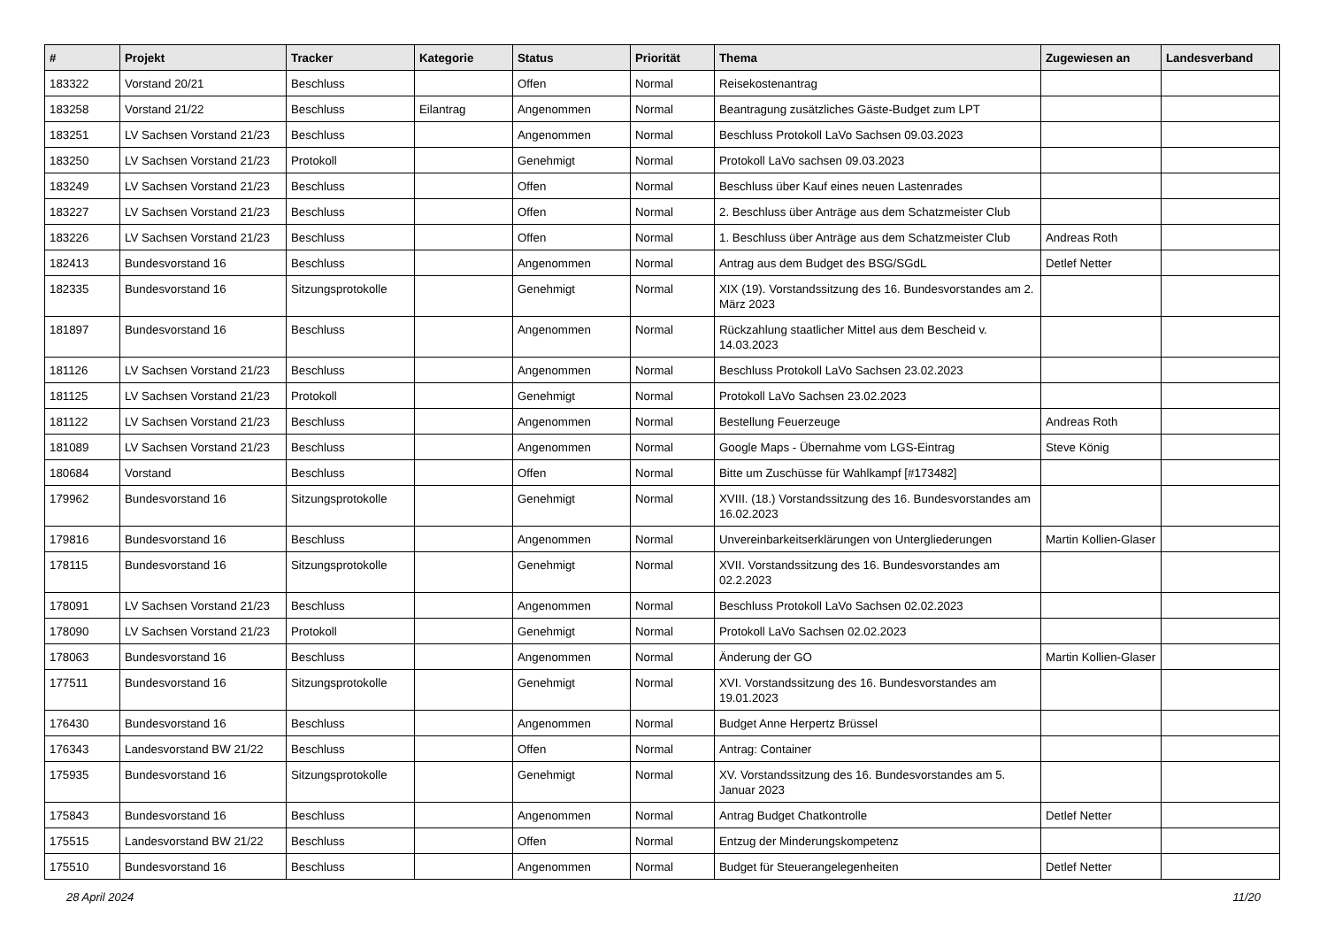| # | Projekt | Tracker | Kategorie | Status | Priorität | Thema | Zugewiesen an | Landesverband |
| --- | --- | --- | --- | --- | --- | --- | --- | --- |
| 183322 | Vorstand 20/21 | Beschluss | | Offen | Normal | Reisekostenantrag | | |
| 183258 | Vorstand 21/22 | Beschluss | Eilantrag | Angenommen | Normal | Beantragung zusätzliches Gäste-Budget zum LPT | | |
| 183251 | LV Sachsen Vorstand 21/23 | Beschluss | | Angenommen | Normal | Beschluss Protokoll LaVo Sachsen 09.03.2023 | | |
| 183250 | LV Sachsen Vorstand 21/23 | Protokoll | | Genehmigt | Normal | Protokoll LaVo sachsen 09.03.2023 | | |
| 183249 | LV Sachsen Vorstand 21/23 | Beschluss | | Offen | Normal | Beschluss über Kauf eines neuen Lastenrades | | |
| 183227 | LV Sachsen Vorstand 21/23 | Beschluss | | Offen | Normal | 2. Beschluss über Anträge aus dem Schatzmeister Club | | |
| 183226 | LV Sachsen Vorstand 21/23 | Beschluss | | Offen | Normal | 1. Beschluss über Anträge aus dem Schatzmeister Club | Andreas Roth | |
| 182413 | Bundesvorstand 16 | Beschluss | | Angenommen | Normal | Antrag aus dem Budget des BSG/SGdL | Detlef Netter | |
| 182335 | Bundesvorstand 16 | Sitzungsprotokolle | | Genehmigt | Normal | XIX (19). Vorstandssitzung des 16. Bundesvorstandes am 2. März 2023 | | |
| 181897 | Bundesvorstand 16 | Beschluss | | Angenommen | Normal | Rückzahlung staatlicher Mittel aus dem Bescheid v. 14.03.2023 | | |
| 181126 | LV Sachsen Vorstand 21/23 | Beschluss | | Angenommen | Normal | Beschluss Protokoll LaVo Sachsen 23.02.2023 | | |
| 181125 | LV Sachsen Vorstand 21/23 | Protokoll | | Genehmigt | Normal | Protokoll LaVo Sachsen 23.02.2023 | | |
| 181122 | LV Sachsen Vorstand 21/23 | Beschluss | | Angenommen | Normal | Bestellung Feuerzeuge | Andreas Roth | |
| 181089 | LV Sachsen Vorstand 21/23 | Beschluss | | Angenommen | Normal | Google Maps - Übernahme vom LGS-Eintrag | Steve König | |
| 180684 | Vorstand | Beschluss | | Offen | Normal | Bitte um Zuschüsse für Wahlkampf [#173482] | | |
| 179962 | Bundesvorstand 16 | Sitzungsprotokolle | | Genehmigt | Normal | XVIII. (18.) Vorstandssitzung des 16. Bundesvorstandes am 16.02.2023 | | |
| 179816 | Bundesvorstand 16 | Beschluss | | Angenommen | Normal | Unvereinbarkeitserklärungen von Untergliederungen | Martin Kollien-Glaser | |
| 178115 | Bundesvorstand 16 | Sitzungsprotokolle | | Genehmigt | Normal | XVII. Vorstandssitzung des 16. Bundesvorstandes am 02.2.2023 | | |
| 178091 | LV Sachsen Vorstand 21/23 | Beschluss | | Angenommen | Normal | Beschluss Protokoll LaVo Sachsen 02.02.2023 | | |
| 178090 | LV Sachsen Vorstand 21/23 | Protokoll | | Genehmigt | Normal | Protokoll LaVo Sachsen 02.02.2023 | | |
| 178063 | Bundesvorstand 16 | Beschluss | | Angenommen | Normal | Änderung der GO | Martin Kollien-Glaser | |
| 177511 | Bundesvorstand 16 | Sitzungsprotokolle | | Genehmigt | Normal | XVI. Vorstandssitzung des 16. Bundesvorstandes am 19.01.2023 | | |
| 176430 | Bundesvorstand 16 | Beschluss | | Angenommen | Normal | Budget Anne Herpertz Brüssel | | |
| 176343 | Landesvorstand BW 21/22 | Beschluss | | Offen | Normal | Antrag: Container | | |
| 175935 | Bundesvorstand 16 | Sitzungsprotokolle | | Genehmigt | Normal | XV. Vorstandssitzung des 16. Bundesvorstandes am 5. Januar 2023 | | |
| 175843 | Bundesvorstand 16 | Beschluss | | Angenommen | Normal | Antrag Budget Chatkontrolle | Detlef Netter | |
| 175515 | Landesvorstand BW 21/22 | Beschluss | | Offen | Normal | Entzug der Minderungskompetenz | | |
| 175510 | Bundesvorstand 16 | Beschluss | | Angenommen | Normal | Budget für Steuerangelegenheiten | Detlef Netter | |
28 April 2024 11/20